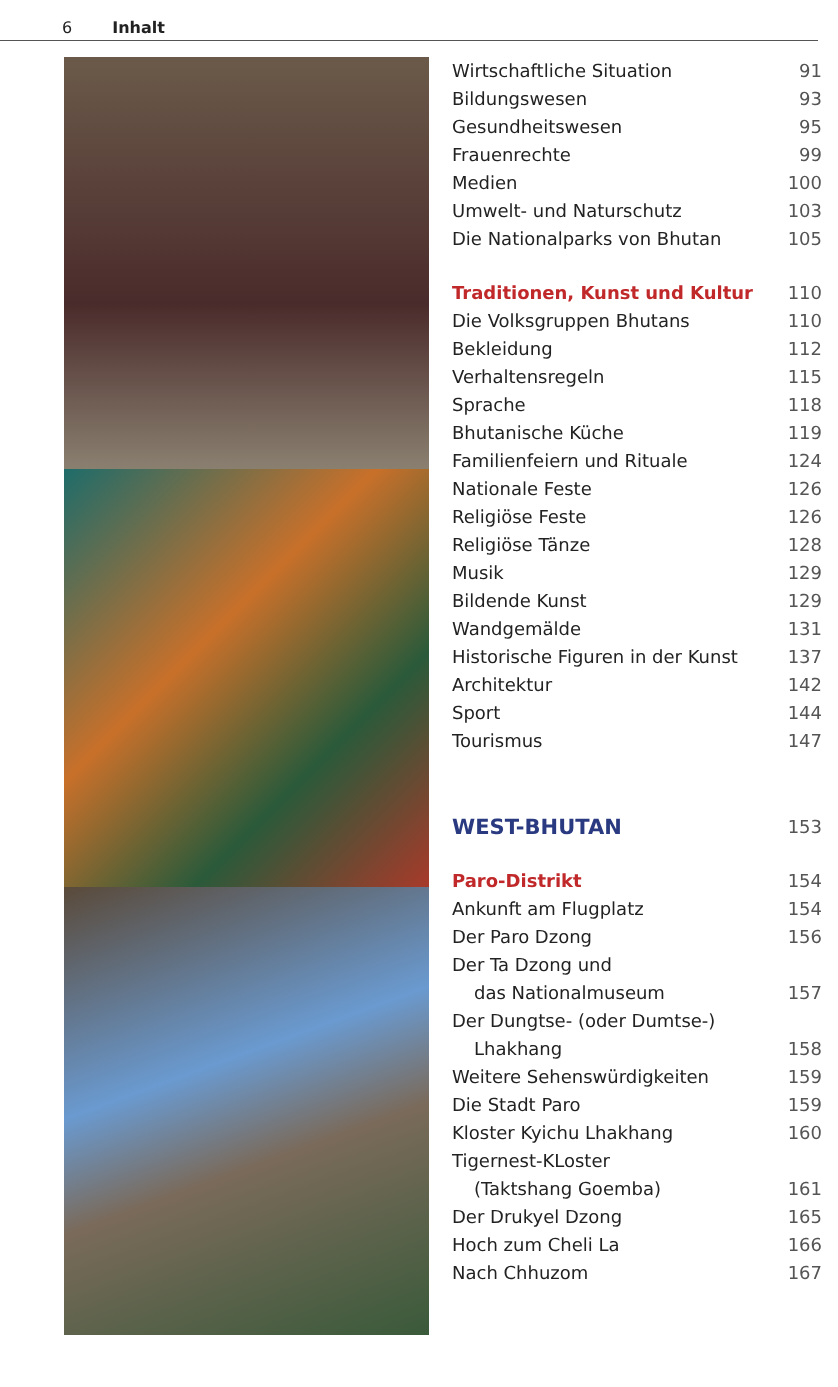6 Inhalt
Wirtschaftliche Situation 91
Bildungswesen 93
Gesundheitswesen 95
Frauenrechte 99
Medien 100
Umwelt- und Naturschutz 103
Die Nationalparks von Bhutan 105
Traditionen, Kunst und Kultur 110
Die Volksgruppen Bhutans 110
Bekleidung 112
Verhaltensregeln 115
Sprache 118
Bhutanische Küche 119
Familienfeiern und Rituale 124
Nationale Feste 126
Religiöse Feste 126
Religiöse Tänze 128
Musik 129
Bildende Kunst 129
Wandgemälde 131
Historische Figuren in der Kunst 137
Architektur 142
Sport 144
Tourismus 147
WEST-BHUTAN 153
Paro-Distrikt 154
Ankunft am Flugplatz 154
Der Paro Dzong 156
Der Ta Dzong und
das Nationalmuseum 157
Der Dungtse- (oder Dumtse-)
Lhakhang 158
Weitere Sehenswürdigkeiten 159
Die Stadt Paro 159
Kloster Kyichu Lhakhang 160
Tigernest-KLoster
(Taktshang Goemba) 161
Der Drukyel Dzong 165
Hoch zum Cheli La 166
Nach Chhuzom 167